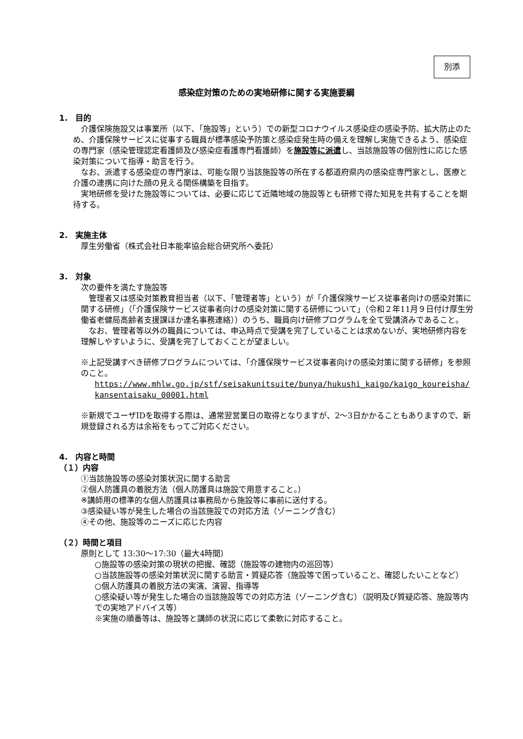別添
感染症対策のための実地研修に関する実施要綱
1.　目的
　介護保険施設又は事業所（以下、「施設等」という）での新型コロナウイルス感染症の感染予防、拡大防止のため、介護保険サービスに従事する職員が標準感染予防策と感染症発生時の備えを理解し実施できるよう、感染症の専門家（感染管理認定看護師及び感染症看護専門看護師）を施設等に派遣し、当該施設等の個別性に応じた感染対策について指導・助言を行う。
　なお、派遣する感染症の専門家は、可能な限り当該施設等の所在する都道府県内の感染症専門家とし、医療と介護の連携に向けた顔の見える関係構築を目指す。
　実地研修を受けた施設等については、必要に応じて近隣地域の施設等とも研修で得た知見を共有することを期待する。
2.　実施主体
厚生労働省（株式会社日本能率協会総合研究所へ委託）
3.　対象
次の要件を満たす施設等
　管理者又は感染対策教育担当者（以下、「管理者等」という）が「介護保険サービス従事者向けの感染対策に関する研修」（「介護保険サービス従事者向けの感染対策に関する研修について」（令和２年11月９日付け厚生労働省老健局高齢者支援課ほか連名事務連絡））のうち、職員向け研修プログラムを全て受講済みであること。
　なお、管理者等以外の職員については、申込時点で受講を完了していることは求めないが、実地研修内容を理解しやすいように、受講を完了しておくことが望ましい。
※上記受講すべき研修プログラムについては、「介護保険サービス従事者向けの感染対策に関する研修」を参照のこと。
https://www.mhlw.go.jp/stf/seisakunitsuite/bunya/hukushi_kaigo/kaigo_koureisha/kansentaisaku_00001.html
※新規でユーザIDを取得する際は、通常翌営業日の取得となりますが、2～3日かかることもありますので、新規登録される方は余裕をもってご対応ください。
4.　内容と時間
（１）内容
①当該施設等の感染対策状況に関する助言
②個人防護具の着脱方法（個人防護具は施設で用意すること。）
※講師用の標準的な個人防護具は事務局から施設等に事前に送付する。
③感染疑い等が発生した場合の当該施設での対応方法（ゾーニング含む）
④その他、施設等のニーズに応じた内容
（２）時間と項目
原則として 13:30～17:30（最大4時間）
○施設等の感染対策の現状の把握、確認（施設等の建物内の巡回等）
○当該施設等の感染対策状況に関する助言・質疑応答（施設等で困っていること、確認したいことなど）
○個人防護具の着脱方法の実演、演習、指導等
○感染疑い等が発生した場合の当該施設等での対応方法（ゾーニング含む）（説明及び質疑応答、施設等内での実地アドバイス等）
※実施の順番等は、施設等と講師の状況に応じて柔軟に対応すること。